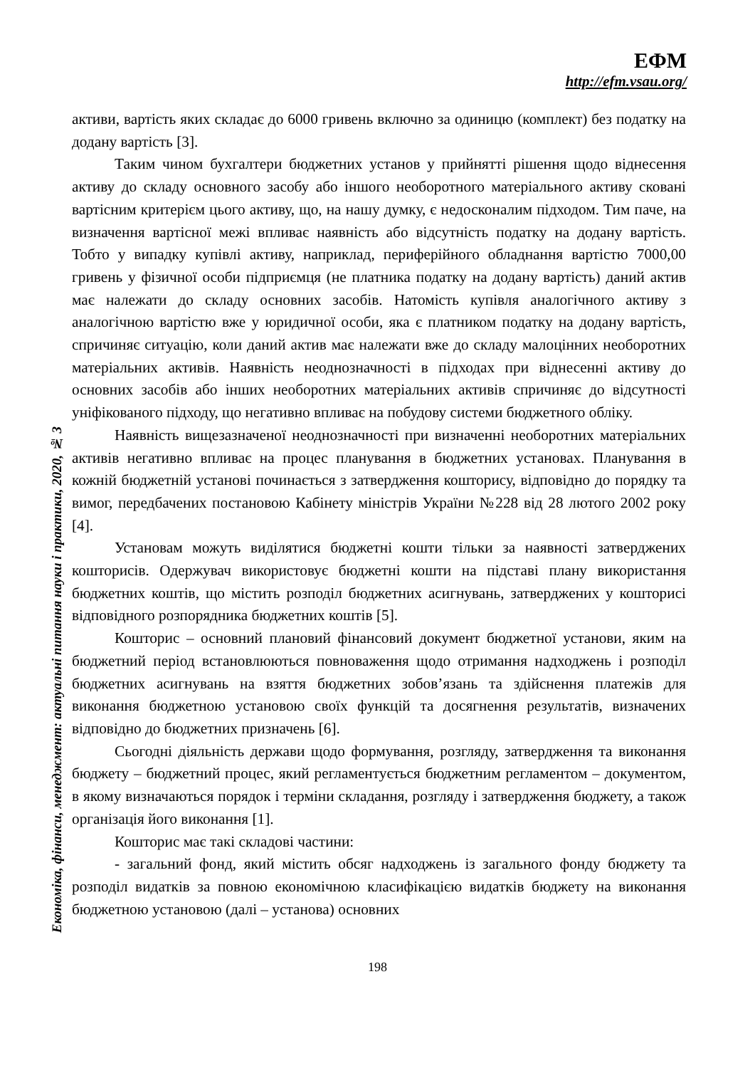ЕФМ
http://efm.vsau.org/
активи, вартість яких складає до 6000 гривень включно за одиницю (комплект) без податку на додану вартість [3].
Таким чином бухгалтери бюджетних установ у прийнятті рішення щодо віднесення активу до складу основного засобу або іншого необоротного матеріального активу сковані вартісним критерієм цього активу, що, на нашу думку, є недосконалим підходом. Тим паче, на визначення вартісної межі впливає наявність або відсутність податку на додану вартість. Тобто у випадку купівлі активу, наприклад, периферійного обладнання вартістю 7000,00 гривень у фізичної особи підприємця (не платника податку на додану вартість) даний актив має належати до складу основних засобів. Натомість купівля аналогічного активу з аналогічною вартістю вже у юридичної особи, яка є платником податку на додану вартість, спричиняє ситуацію, коли даний актив має належати вже до складу малоцінних необоротних матеріальних активів. Наявність неоднозначності в підходах при віднесенні активу до основних засобів або інших необоротних матеріальних активів спричиняє до відсутності уніфікованого підходу, що негативно впливає на побудову системи бюджетного обліку.
Наявність вищезазначеної неоднозначності при визначенні необоротних матеріальних активів негативно впливає на процес планування в бюджетних установах. Планування в кожній бюджетній установі починається з затвердження кошторису, відповідно до порядку та вимог, передбачених постановою Кабінету міністрів України №228 від 28 лютого 2002 року [4].
Установам можуть виділятися бюджетні кошти тільки за наявності затверджених кошторисів. Одержувач використовує бюджетні кошти на підставі плану використання бюджетних коштів, що містить розподіл бюджетних асигнувань, затверджених у кошторисі відповідного розпорядника бюджетних коштів [5].
Кошторис – основний плановий фінансовий документ бюджетної установи, яким на бюджетний період встановлюються повноваження щодо отримання надходжень і розподіл бюджетних асигнувань на взяття бюджетних зобов’язань та здійснення платежів для виконання бюджетною установою своїх функцій та досягнення результатів, визначених відповідно до бюджетних призначень [6].
Сьогодні діяльність держави щодо формування, розгляду, затвердження та виконання бюджету – бюджетний процес, який регламентується бюджетним регламентом – документом, в якому визначаються порядок і терміни складання, розгляду і затвердження бюджету, а також організація його виконання [1].
Кошторис має такі складові частини:
- загальний фонд, який містить обсяг надходжень із загального фонду бюджету та розподіл видатків за повною економічною класифікацією видатків бюджету на виконання бюджетною установою (далі – установа) основних
Економіка, фінанси, менеджмент: актуальні питання науки і практики, 2020, № 3
198